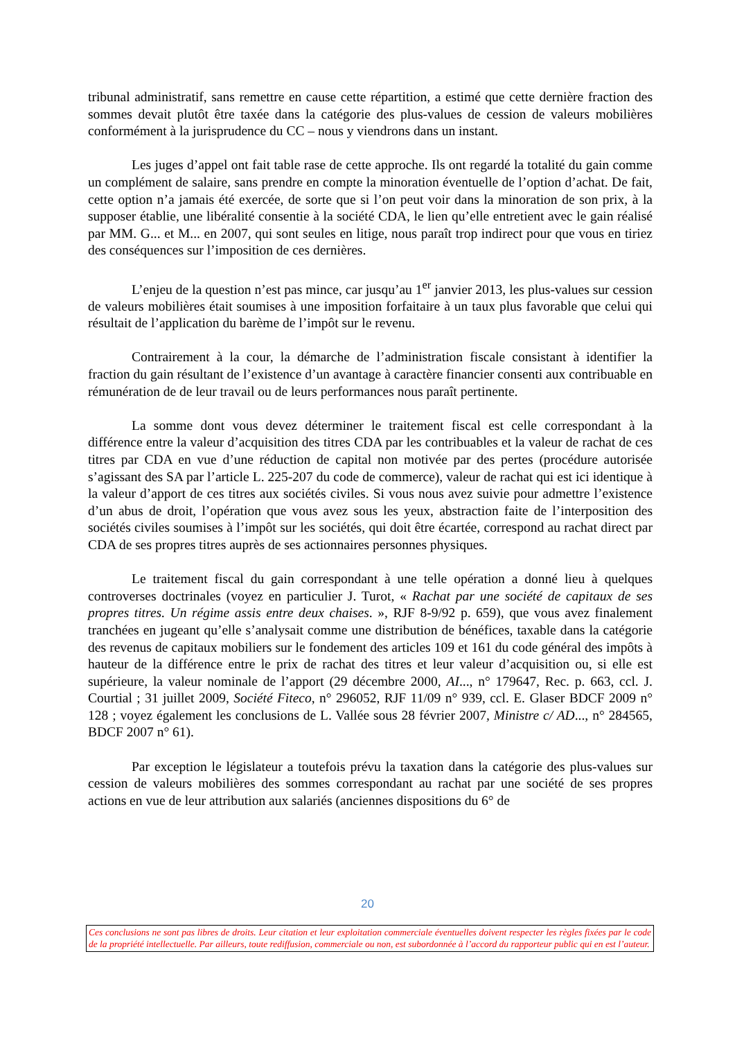tribunal administratif, sans remettre en cause cette répartition, a estimé que cette dernière fraction des sommes devait plutôt être taxée dans la catégorie des plus-values de cession de valeurs mobilières conformément à la jurisprudence du CC – nous y viendrons dans un instant.
Les juges d’appel ont fait table rase de cette approche. Ils ont regardé la totalité du gain comme un complément de salaire, sans prendre en compte la minoration éventuelle de l’option d’achat. De fait, cette option n’a jamais été exercée, de sorte que si l’on peut voir dans la minoration de son prix, à la supposer établie, une libéralité consentie à la société CDA, le lien qu’elle entretient avec le gain réalisé par MM. G... et M... en 2007, qui sont seules en litige, nous paraît trop indirect pour que vous en tiriez des conséquences sur l’imposition de ces dernières.
L’enjeu de la question n’est pas mince, car jusqu’au 1<sup>er</sup> janvier 2013, les plus-values sur cession de valeurs mobilières était soumises à une imposition forfaitaire à un taux plus favorable que celui qui résultait de l’application du barème de l’impôt sur le revenu.
Contrairement à la cour, la démarche de l’administration fiscale consistant à identifier la fraction du gain résultant de l’existence d’un avantage à caractère financier consenti aux contribuable en rémunération de de leur travail ou de leurs performances nous paraît pertinente.
La somme dont vous devez déterminer le traitement fiscal est celle correspondant à la différence entre la valeur d’acquisition des titres CDA par les contribuables et la valeur de rachat de ces titres par CDA en vue d’une réduction de capital non motivée par des pertes (procédure autorisée s’agissant des SA par l’article L. 225-207 du code de commerce), valeur de rachat qui est ici identique à la valeur d’apport de ces titres aux sociétés civiles. Si vous nous avez suivie pour admettre l’existence d’un abus de droit, l’opération que vous avez sous les yeux, abstraction faite de l’interposition des sociétés civiles soumises à l’impôt sur les sociétés, qui doit être écartée, correspond au rachat direct par CDA de ses propres titres auprès de ses actionnaires personnes physiques.
Le traitement fiscal du gain correspondant à une telle opération a donné lieu à quelques controverses doctrinales (voyez en particulier J. Turot, « Rachat par une société de capitaux de ses propres titres. Un régime assis entre deux chaises. », RJF 8-9/92 p. 659), que vous avez finalement tranchées en jugeant qu’elle s’analysait comme une distribution de bénéfices, taxable dans la catégorie des revenus de capitaux mobiliers sur le fondement des articles 109 et 161 du code général des impôts à hauteur de la différence entre le prix de rachat des titres et leur valeur d’acquisition ou, si elle est supérieure, la valeur nominale de l’apport (29 décembre 2000, AI..., n° 179647, Rec. p. 663, ccl. J. Courtial ; 31 juillet 2009, Société Fiteco, n° 296052, RJF 11/09 n° 939, ccl. E. Glaser BDCF 2009 n° 128 ; voyez également les conclusions de L. Vallée sous 28 février 2007, Ministre c/ AD..., n° 284565, BDCF 2007 n° 61).
Par exception le législateur a toutefois prévu la taxation dans la catégorie des plus-values sur cession de valeurs mobilières des sommes correspondant au rachat par une société de ses propres actions en vue de leur attribution aux salariés (anciennes dispositions du 6° de
20
Ces conclusions ne sont pas libres de droits. Leur citation et leur exploitation commerciale éventuelles doivent respecter les règles fixées par le code de la propriété intellectuelle. Par ailleurs, toute rediffusion, commerciale ou non, est subordonnée à l’accord du rapporteur public qui en est l’auteur.